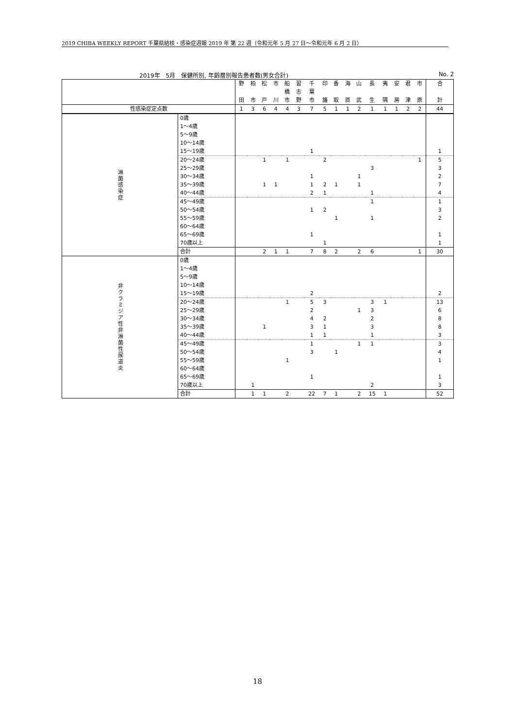2019 CHIBA WEEKLY REPORT 千葉県結核・感染症週報 2019 年 第 22 週（令和元年 5 月 27 日～令和元年 6 月 2 日）
2019年　5月　保健所別, 年齢層別報告患者数(男女合計) No. 2
| | | 野 | 柏 | 松 | 市 | 船 | 習 | 千 | 印 | 香 | 海 | 山 | 長 | 夷 | 安 | 君 | 市 | 合 |
| --- | --- | --- | --- | --- | --- | --- | --- | --- | --- | --- | --- | --- | --- | --- | --- | --- | --- | --- |
| | | | | | | 橋 | 志 | 葉 | | | | | | | | | | |
| | | 田 | 市 | 戸 | 川 | 市 | 野 | 市 | 旛 | 取 | 匝 | 武 | 生 | 隅 | 房 | 津 | 原 | 計 |
| 性感染症定点数 | | 1 | 3 | 6 | 4 | 4 | 3 | 7 | 5 | 1 | 1 | 2 | 1 | 1 | 1 | 2 | 2 | 44 |
| 淋菌感染症 | 0歳 | | | | | | | | | | | | | | | | | |
| | 1～4歳 | | | | | | | | | | | | | | | | | |
| | 5～9歳 | | | | | | | | | | | | | | | | | |
| | 10～14歳 | | | | | | | | | | | | | | | | | |
| | 15～19歳 | | | | | | | 1 | | | | | | | | | | 1 |
| | 20～24歳 | | | 1 | | 1 | | | 2 | | | | | | | | 1 | 5 |
| | 25～29歳 | | | | | | | | | | | | 3 | | | | | 3 |
| | 30～34歳 | | | | | | | 1 | | | | 1 | | | | | | 2 |
| | 35～39歳 | | | 1 | 1 | | | 1 | 2 | 1 | | 1 | | | | | | 7 |
| | 40～44歳 | | | | | | | 2 | 1 | | | | 1 | | | | | 4 |
| | 45～49歳 | | | | | | | | | | | | 1 | | | | | 1 |
| | 50～54歳 | | | | | | | 1 | 2 | | | | | | | | | 3 |
| | 55～59歳 | | | | | | | | | 1 | | | 1 | | | | | 2 |
| | 60～64歳 | | | | | | | | | | | | | | | | | |
| | 65～69歳 | | | | | | | 1 | | | | | | | | | | 1 |
| | 70歳以上 | | | | | | | | 1 | | | | | | | | | 1 |
| | 合計 | | | 2 | 1 | 1 | | 7 | 8 | 2 | | 2 | 6 | | | | 1 | 30 |
| 非クラミジア性非淋菌性尿道炎 | 0歳 | | | | | | | | | | | | | | | | | |
| | 1～4歳 | | | | | | | | | | | | | | | | | |
| | 5～9歳 | | | | | | | | | | | | | | | | | |
| | 10～14歳 | | | | | | | | | | | | | | | | | |
| | 15～19歳 | | | | | | | 2 | | | | | | | | | | 2 |
| | 20～24歳 | | | | | 1 | | 5 | 3 | | | | 3 | 1 | | | | 13 |
| | 25～29歳 | | | | | | | 2 | | | | 1 | 3 | | | | | 6 |
| | 30～34歳 | | | | | | | 4 | 2 | | | | 2 | | | | | 8 |
| | 35～39歳 | | | 1 | | | | 3 | 1 | | | | 3 | | | | | 8 |
| | 40～44歳 | | | | | | | 1 | 1 | | | | 1 | | | | | 3 |
| | 45～49歳 | | | | | | | 1 | | | | 1 | 1 | | | | | 3 |
| | 50～54歳 | | | | | | | 3 | | 1 | | | | | | | | 4 |
| | 55～59歳 | | | | | 1 | | | | | | | | | | | | 1 |
| | 60～64歳 | | | | | | | | | | | | | | | | | |
| | 65～69歳 | | | | | | | 1 | | | | | | | | | | 1 |
| | 70歳以上 | | 1 | | | | | | | | | | 2 | | | | | 3 |
| | 合計 | | 1 | 1 | | 2 | | 22 | 7 | 1 | | 2 | 15 | 1 | | | | 52 |
18